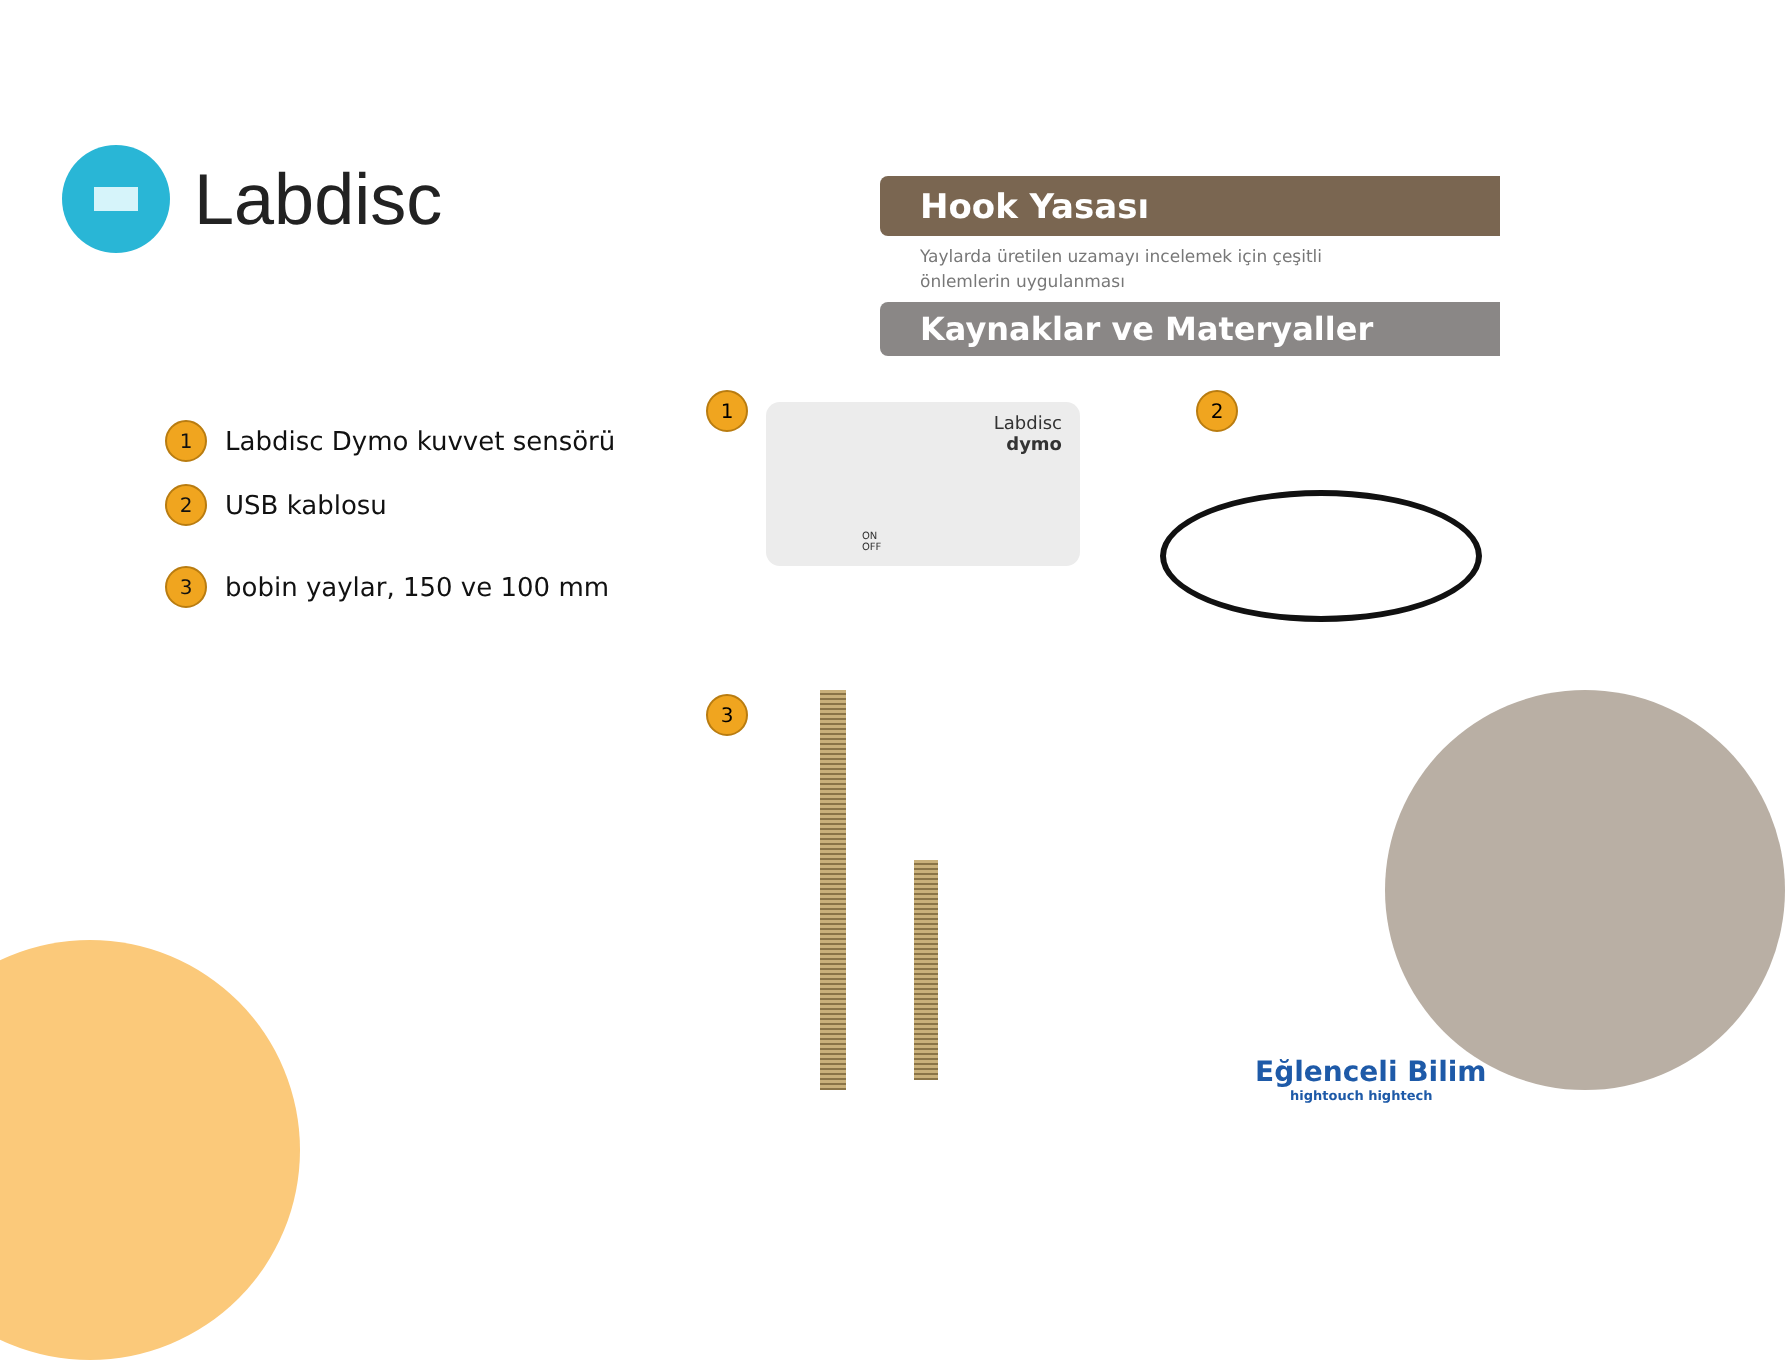Labdisc
Hook Yasası
Yaylarda üretilen uzamayı incelemek için çeşitli
önlemlerin uygulanması
Kaynaklar ve Materyaller
1 Labdisc Dymo kuvvet sensörü
2 USB kablosu
3 bobin yaylar, 150 ve 100 mm
1
Labdisc
dymo
ON
OFF
2
3
Eğlenceli Bilim
hightouch hightech